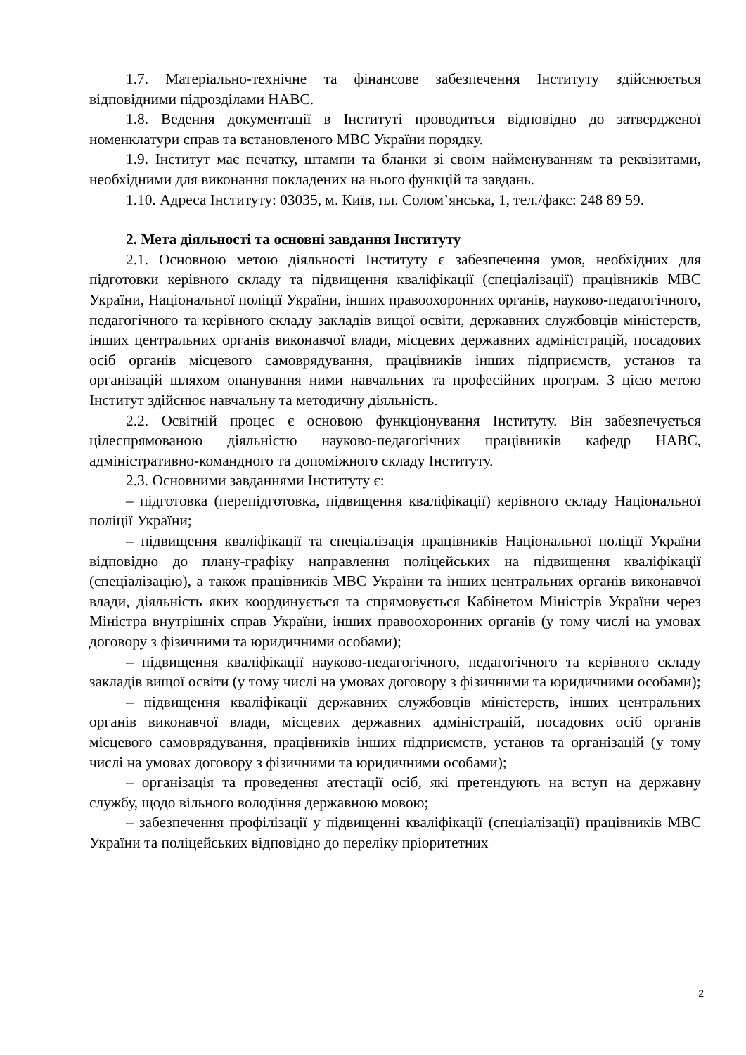1.7. Матеріально-технічне та фінансове забезпечення Інституту здійснюється відповідними підрозділами НАВС.
1.8. Ведення документації в Інституті проводиться відповідно до затвердженої номенклатури справ та встановленого МВС України порядку.
1.9. Інститут має печатку, штампи та бланки зі своїм найменуванням та реквізитами, необхідними для виконання покладених на нього функцій та завдань.
1.10. Адреса Інституту: 03035, м. Київ, пл. Солом’янська, 1, тел./факс: 248 89 59.
2. Мета діяльності та основні завдання Інституту
2.1. Основною метою діяльності Інституту є забезпечення умов, необхідних для підготовки керівного складу та підвищення кваліфікації (спеціалізації) працівників МВС України, Національної поліції України, інших правоохоронних органів, науково-педагогічного, педагогічного та керівного складу закладів вищої освіти, державних службовців міністерств, інших центральних органів виконавчої влади, місцевих державних адміністрацій, посадових осіб органів місцевого самоврядування, працівників інших підприємств, установ та організацій шляхом опанування ними навчальних та професійних програм. З цією метою Інститут здійснює навчальну та методичну діяльність.
2.2. Освітній процес є основою функціонування Інституту. Він забезпечується цілеспрямованою діяльністю науково-педагогічних працівників кафедр НАВС, адміністративно-командного та допоміжного складу Інституту.
2.3. Основними завданнями Інституту є:
– підготовка (перепідготовка, підвищення кваліфікації) керівного складу Національної поліції України;
– підвищення кваліфікації та спеціалізація працівників Національної поліції України відповідно до плану-графіку направлення поліцейських на підвищення кваліфікації (спеціалізацію), а також працівників МВС України та інших центральних органів виконавчої влади, діяльність яких координується та спрямовується Кабінетом Міністрів України через Міністра внутрішніх справ України, інших правоохоронних органів (у тому числі на умовах договору з фізичними та юридичними особами);
– підвищення кваліфікації науково-педагогічного, педагогічного та керівного складу закладів вищої освіти (у тому числі на умовах договору з фізичними та юридичними особами);
– підвищення кваліфікації державних службовців міністерств, інших центральних органів виконавчої влади, місцевих державних адміністрацій, посадових осіб органів місцевого самоврядування, працівників інших підприємств, установ та організацій (у тому числі на умовах договору з фізичними та юридичними особами);
– організація та проведення атестації осіб, які претендують на вступ на державну службу, щодо вільного володіння державною мовою;
– забезпечення профілізації у підвищенні кваліфікації (спеціалізації) працівників МВС України та поліцейських відповідно до переліку пріоритетних
2